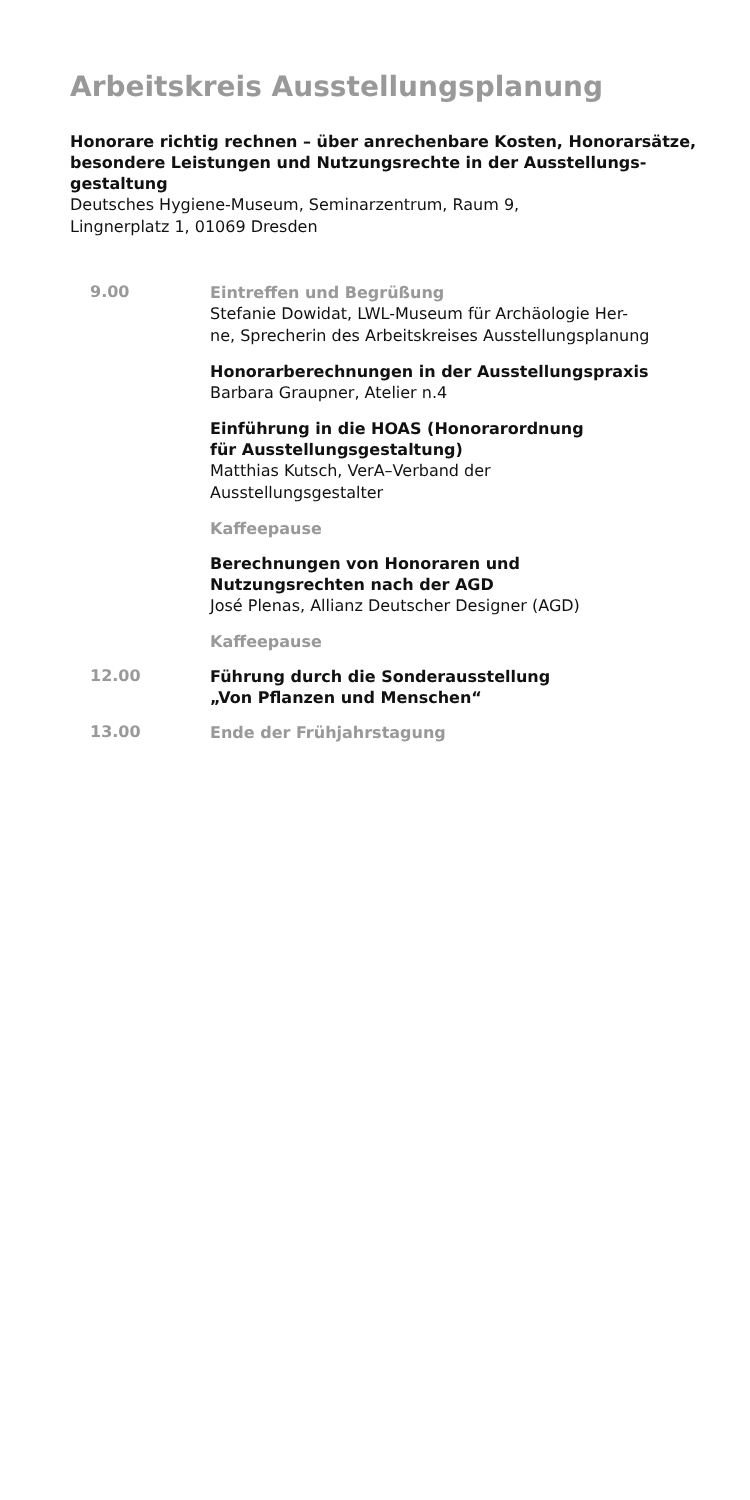Arbeitskreis Ausstellungsplanung
Honorare richtig rechnen – über anrechenbare Kosten, Honorar­sätze, besondere Leistungen und Nutzungsrechte in der Ausstellungs­gestaltung
Deutsches Hygiene-Museum, Seminarzentrum, Raum 9,
Lingnerplatz 1, 01069 Dresden
9.00
Eintreffen und Begrüßung
Stefanie Dowidat, LWL-Museum für Archäologie Her-
ne, Sprecherin des Arbeitskreises Ausstellungsplanung
Honorarberechnungen in der Ausstellungspraxis
Barbara Graupner, Atelier n.4
Einführung in die HOAS (Honorarordnung
für Ausstellungsgestaltung)
Matthias Kutsch, VerA–Verband der
Ausstellungsgestalter
Kaffeepause
Berechnungen von Honoraren und
Nutzungsrechten nach der AGD
José Plenas, Allianz Deutscher Designer (AGD)
Kaffeepause
12.00
Führung durch die Sonderausstellung
„Von Pflanzen und Menschen“
13.00
Ende der Frühjahrstagung